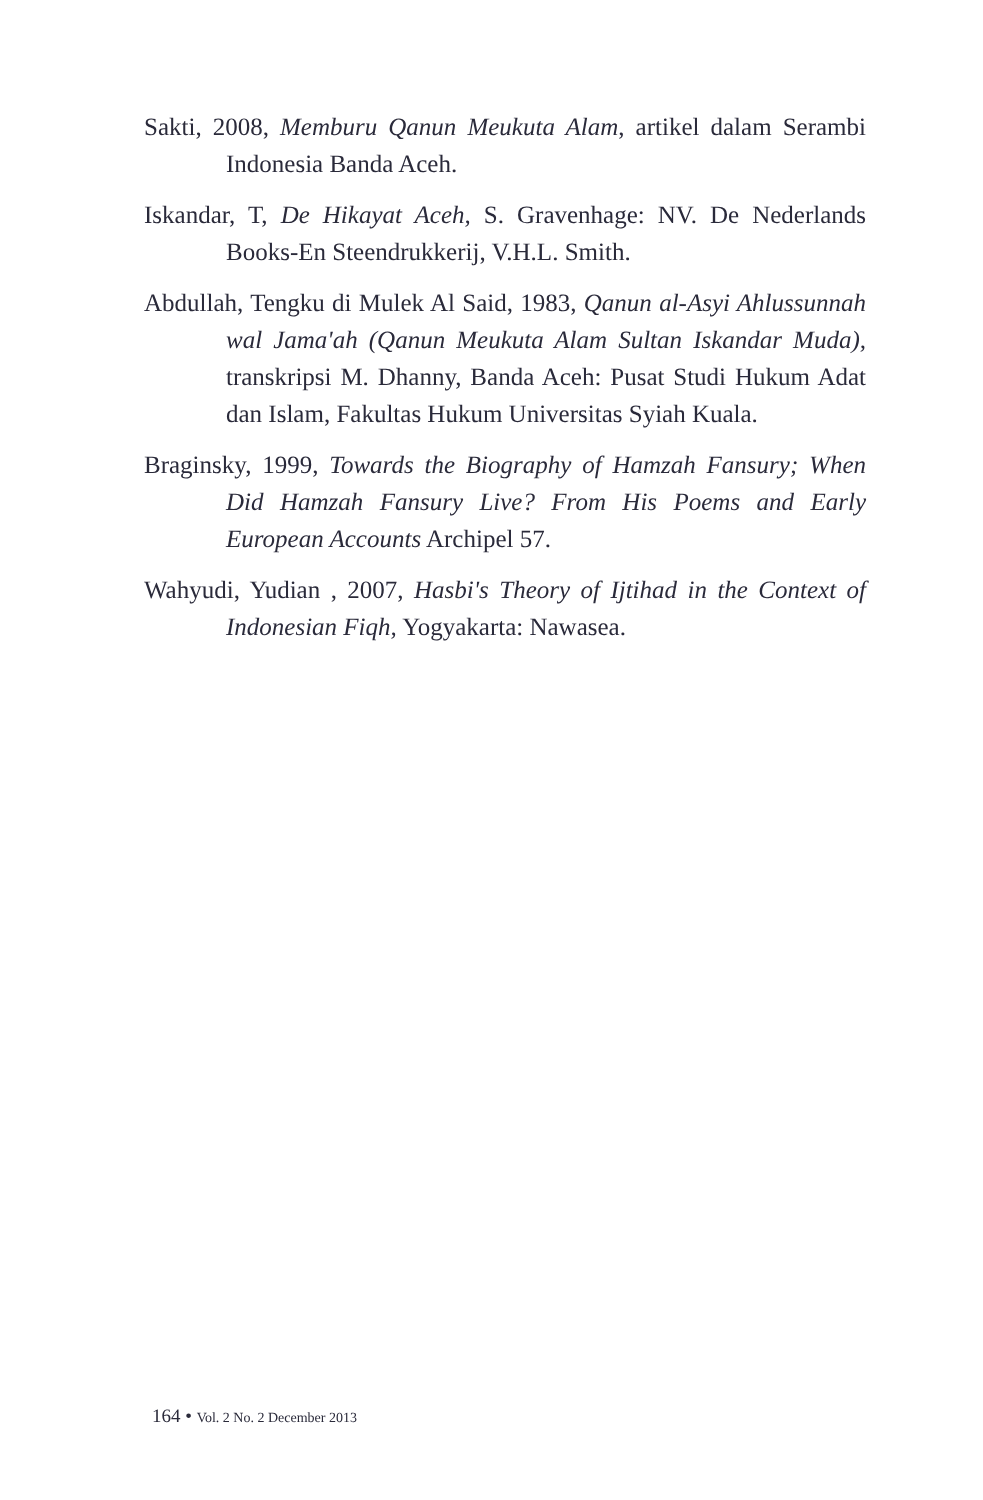Sakti, 2008, Memburu Qanun Meukuta Alam, artikel dalam Serambi Indonesia Banda Aceh.
Iskandar, T, De Hikayat Aceh, S. Gravenhage: NV. De Nederlands Books-En Steendrukkerij, V.H.L. Smith.
Abdullah, Tengku di Mulek Al Said, 1983, Qanun al-Asyi Ahlussunnah wal Jama'ah (Qanun Meukuta Alam Sultan Iskandar Muda), transkripsi M. Dhanny, Banda Aceh: Pusat Studi Hukum Adat dan Islam, Fakultas Hukum Universitas Syiah Kuala.
Braginsky, 1999, Towards the Biography of Hamzah Fansury; When Did Hamzah Fansury Live? From His Poems and Early European Accounts Archipel 57.
Wahyudi, Yudian , 2007, Hasbi's Theory of Ijtihad in the Context of Indonesian Fiqh, Yogyakarta: Nawasea.
164 • Vol. 2 No. 2 December 2013